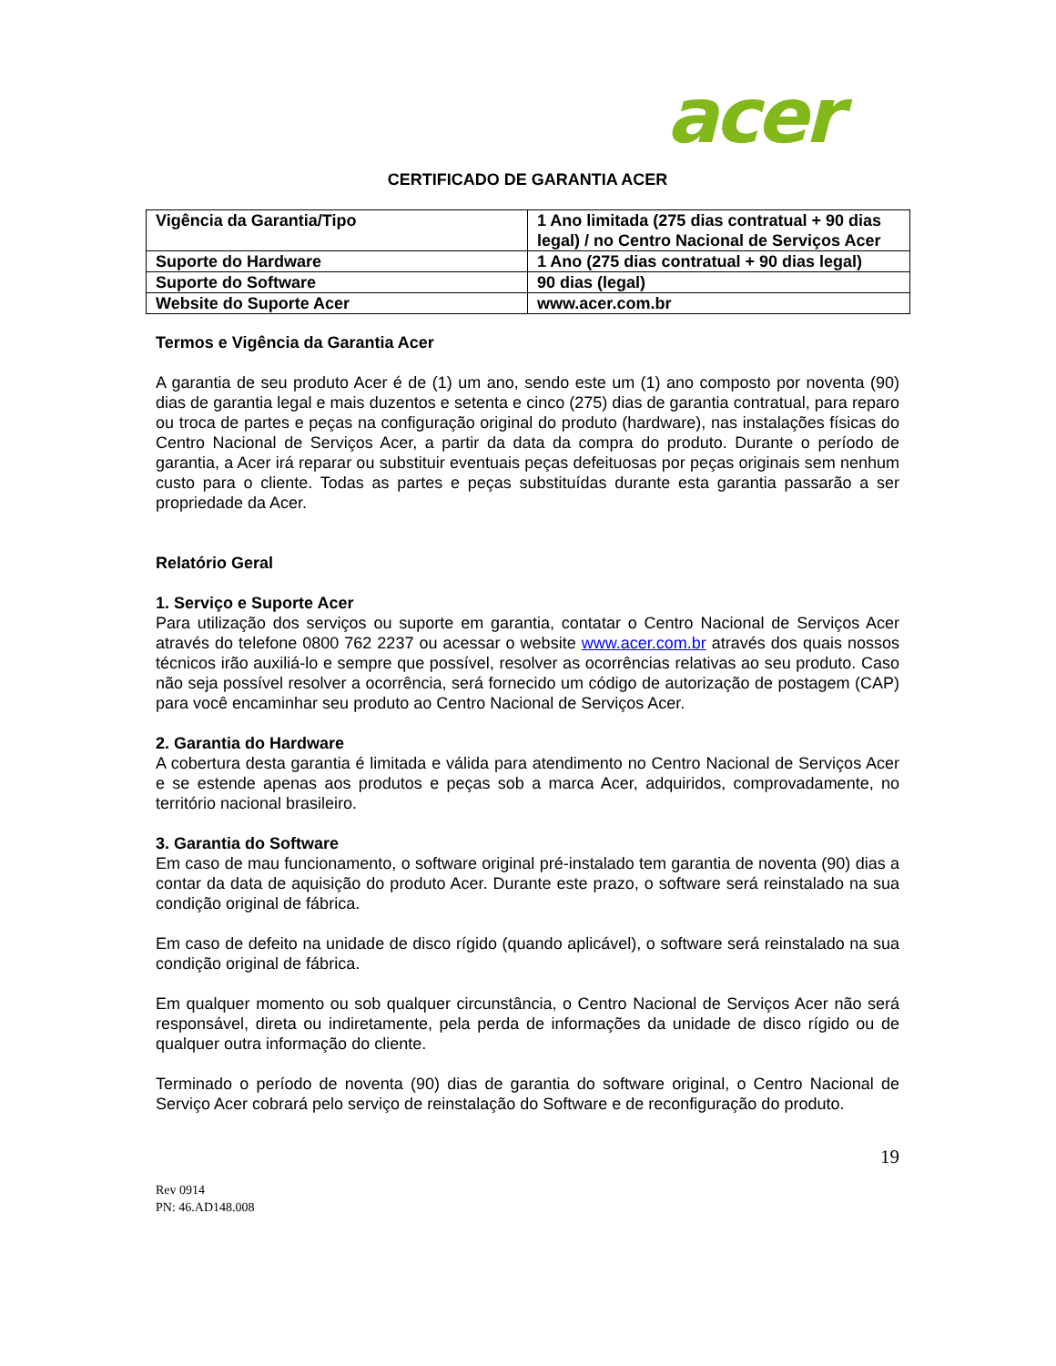acer
CERTIFICADO DE GARANTIA ACER
| Vigência da Garantia/Tipo | 1 Ano limitada (275 dias contratual + 90 dias legal) / no Centro Nacional de Serviços Acer |
| Suporte do Hardware | 1 Ano (275 dias contratual + 90 dias legal) |
| Suporte do Software | 90 dias (legal) |
| Website do Suporte Acer | www.acer.com.br |
Termos e Vigência da Garantia Acer
A garantia de seu produto Acer é de (1) um ano, sendo este um (1) ano composto por noventa (90) dias de garantia legal e mais duzentos e setenta e cinco (275) dias de garantia contratual, para reparo ou troca de partes e peças na configuração original do produto (hardware), nas instalações físicas do Centro Nacional de Serviços Acer, a partir da data da compra do produto. Durante o período de garantia, a Acer irá reparar ou substituir eventuais peças defeituosas por peças originais sem nenhum custo para o cliente. Todas as partes e peças substituídas durante esta garantia passarão a ser propriedade da Acer.
Relatório Geral
1. Serviço e Suporte Acer
Para utilização dos serviços ou suporte em garantia, contatar o Centro Nacional de Serviços Acer através do telefone 0800 762 2237 ou acessar o website www.acer.com.br através dos quais nossos técnicos irão auxiliá-lo e sempre que possível, resolver as ocorrências relativas ao seu produto. Caso não seja possível resolver a ocorrência, será fornecido um código de autorização de postagem (CAP) para você encaminhar seu produto ao Centro Nacional de Serviços Acer.
2. Garantia do Hardware
A cobertura desta garantia é limitada e válida para atendimento no Centro Nacional de Serviços Acer e se estende apenas aos produtos e peças sob a marca Acer, adquiridos, comprovadamente, no território nacional brasileiro.
3. Garantia do Software
Em caso de mau funcionamento, o software original pré-instalado tem garantia de noventa (90) dias a contar da data de aquisição do produto Acer. Durante este prazo, o software será reinstalado na sua condição original de fábrica.
Em caso de defeito na unidade de disco rígido (quando aplicável), o software será reinstalado na sua condição original de fábrica.
Em qualquer momento ou sob qualquer circunstância, o Centro Nacional de Serviços Acer não será responsável, direta ou indiretamente, pela perda de informações da unidade de disco rígido ou de qualquer outra informação do cliente.
Terminado o período de noventa (90) dias de garantia do software original, o Centro Nacional de Serviço Acer cobrará pelo serviço de reinstalação do Software e de reconfiguração do produto.
19
Rev 0914
PN: 46.AD148.008